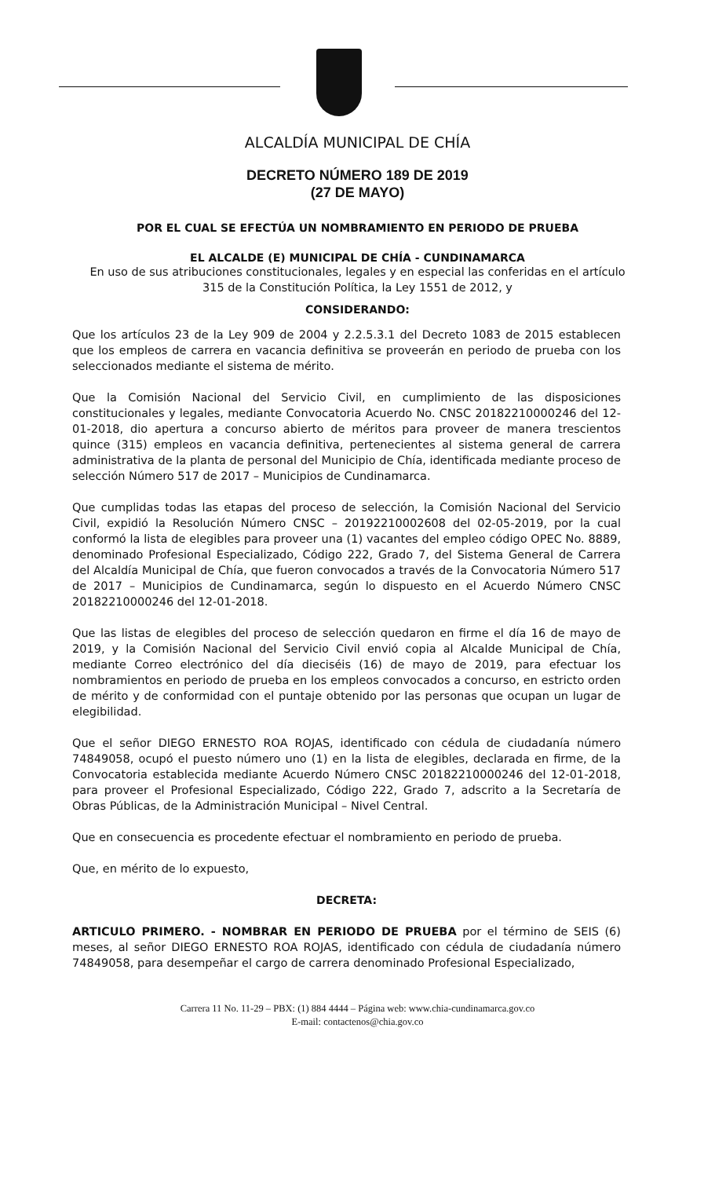ALCALDÍA MUNICIPAL DE CHÍA
DECRETO NÚMERO 189 DE 2019
(27 DE MAYO)
POR EL CUAL SE EFECTÚA UN NOMBRAMIENTO EN PERIODO DE PRUEBA
EL ALCALDE (E) MUNICIPAL DE CHÍA - CUNDINAMARCA
En uso de sus atribuciones constitucionales, legales y en especial las conferidas en el artículo 315 de la Constitución Política, la Ley 1551 de 2012, y
CONSIDERANDO:
Que los artículos 23 de la Ley 909 de 2004 y 2.2.5.3.1 del Decreto 1083 de 2015 establecen que los empleos de carrera en vacancia definitiva se proveerán en periodo de prueba con los seleccionados mediante el sistema de mérito.
Que la Comisión Nacional del Servicio Civil, en cumplimiento de las disposiciones constitucionales y legales, mediante Convocatoria Acuerdo No. CNSC 20182210000246 del 12-01-2018, dio apertura a concurso abierto de méritos para proveer de manera trescientos quince (315) empleos en vacancia definitiva, pertenecientes al sistema general de carrera administrativa de la planta de personal del Municipio de Chía, identificada mediante proceso de selección Número 517 de 2017 – Municipios de Cundinamarca.
Que cumplidas todas las etapas del proceso de selección, la Comisión Nacional del Servicio Civil, expidió la Resolución Número CNSC – 20192210002608 del 02-05-2019, por la cual conformó la lista de elegibles para proveer una (1) vacantes del empleo código OPEC No. 8889, denominado Profesional Especializado, Código 222, Grado 7, del Sistema General de Carrera del Alcaldía Municipal de Chía, que fueron convocados a través de la Convocatoria Número 517 de 2017 – Municipios de Cundinamarca, según lo dispuesto en el Acuerdo Número CNSC 20182210000246 del 12-01-2018.
Que las listas de elegibles del proceso de selección quedaron en firme el día 16 de mayo de 2019, y la Comisión Nacional del Servicio Civil envió copia al Alcalde Municipal de Chía, mediante Correo electrónico del día dieciséis (16) de mayo de 2019, para efectuar los nombramientos en periodo de prueba en los empleos convocados a concurso, en estricto orden de mérito y de conformidad con el puntaje obtenido por las personas que ocupan un lugar de elegibilidad.
Que el señor DIEGO ERNESTO ROA ROJAS, identificado con cédula de ciudadanía número 74849058, ocupó el puesto número uno (1) en la lista de elegibles, declarada en firme, de la Convocatoria establecida mediante Acuerdo Número CNSC 20182210000246 del 12-01-2018, para proveer el Profesional Especializado, Código 222, Grado 7, adscrito a la Secretaría de Obras Públicas, de la Administración Municipal – Nivel Central.
Que en consecuencia es procedente efectuar el nombramiento en periodo de prueba.
Que, en mérito de lo expuesto,
DECRETA:
ARTICULO PRIMERO. - NOMBRAR EN PERIODO DE PRUEBA por el término de SEIS (6) meses, al señor DIEGO ERNESTO ROA ROJAS, identificado con cédula de ciudadanía número 74849058, para desempeñar el cargo de carrera denominado Profesional Especializado,
Carrera 11 No. 11-29 – PBX: (1) 884 4444 – Página web: www.chia-cundinamarca.gov.co
E-mail: contactenos@chia.gov.co